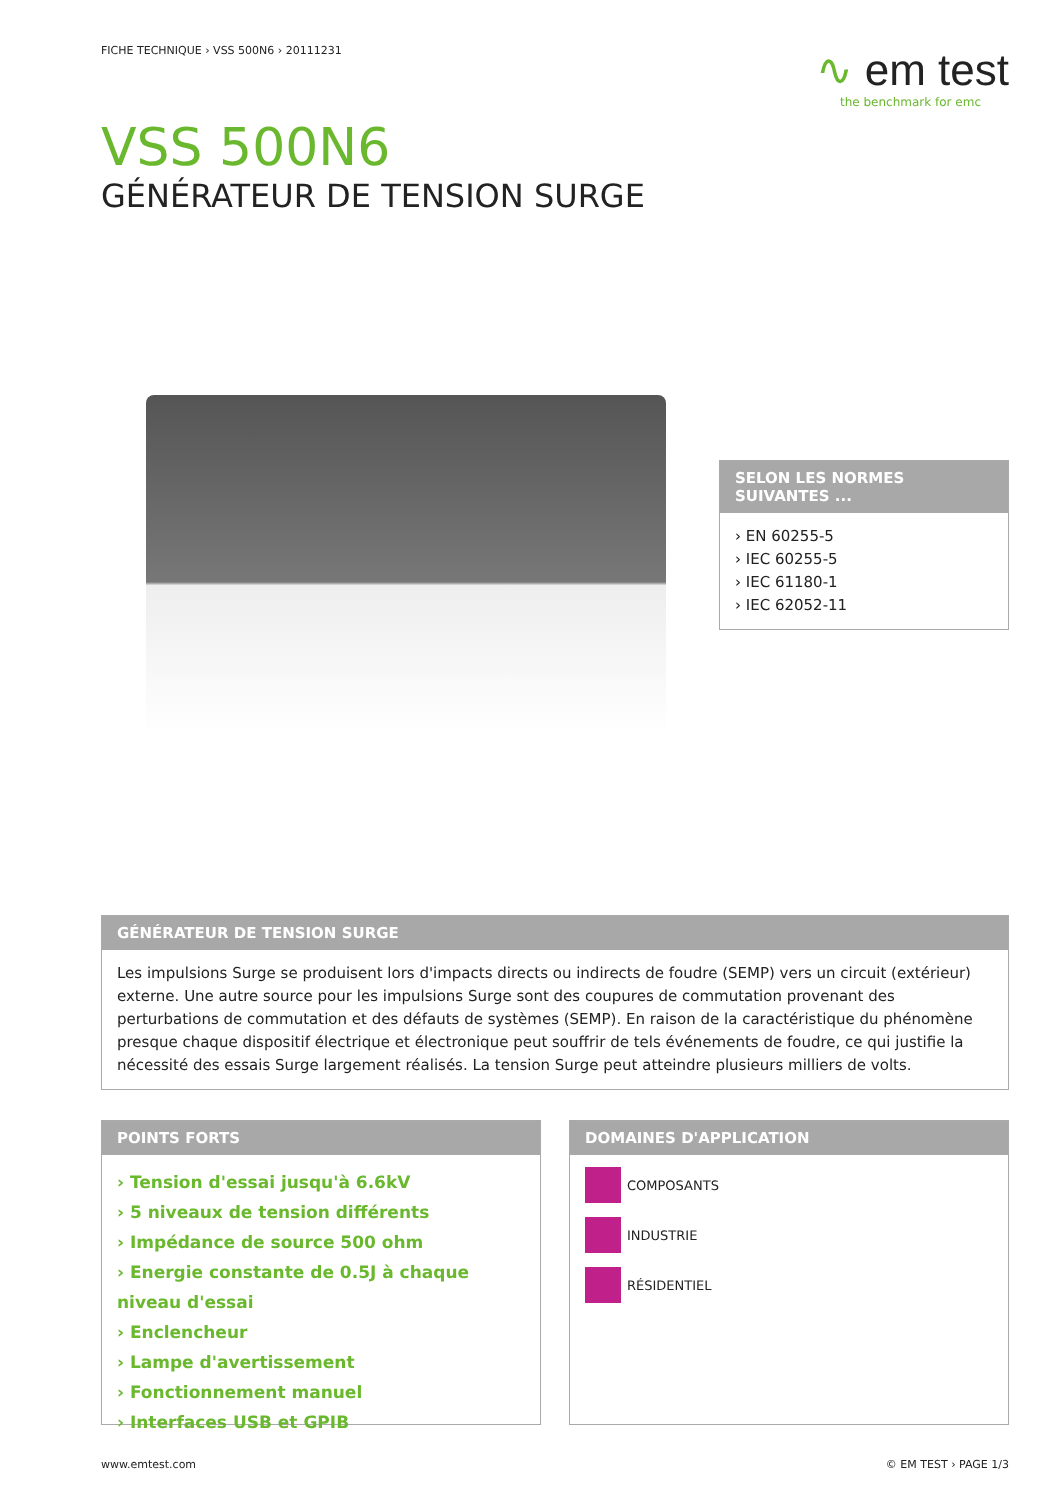FICHE TECHNIQUE › VSS 500N6 › 20111231
∿ em test
the benchmark for emc
VSS 500N6
GÉNÉRATEUR DE TENSION SURGE
SELON LES NORMES SUIVANTES ...
› EN 60255-5
› IEC 60255-5
› IEC 61180-1
› IEC 62052-11
GÉNÉRATEUR DE TENSION SURGE
Les impulsions Surge se produisent lors d'impacts directs ou indirects de foudre (SEMP) vers un circuit (extérieur) externe. Une autre source pour les impulsions Surge sont des coupures de commutation provenant des perturbations de commutation et des défauts de systèmes (SEMP). En raison de la caractéristique du phénomène presque chaque dispositif électrique et électronique peut souffrir de tels événements de foudre, ce qui justifie la nécessité des essais Surge largement réalisés. La tension Surge peut atteindre plusieurs milliers de volts.
POINTS FORTS
› Tension d'essai jusqu'à 6.6kV
› 5 niveaux de tension différents
› Impédance de source 500 ohm
› Energie constante de 0.5J à chaque niveau d'essai
› Enclencheur
› Lampe d'avertissement
› Fonctionnement manuel
› Interfaces USB et GPIB
DOMAINES D'APPLICATION
COMPOSANTS
INDUSTRIE
RÉSIDENTIEL
www.emtest.com © EM TEST › PAGE 1/3